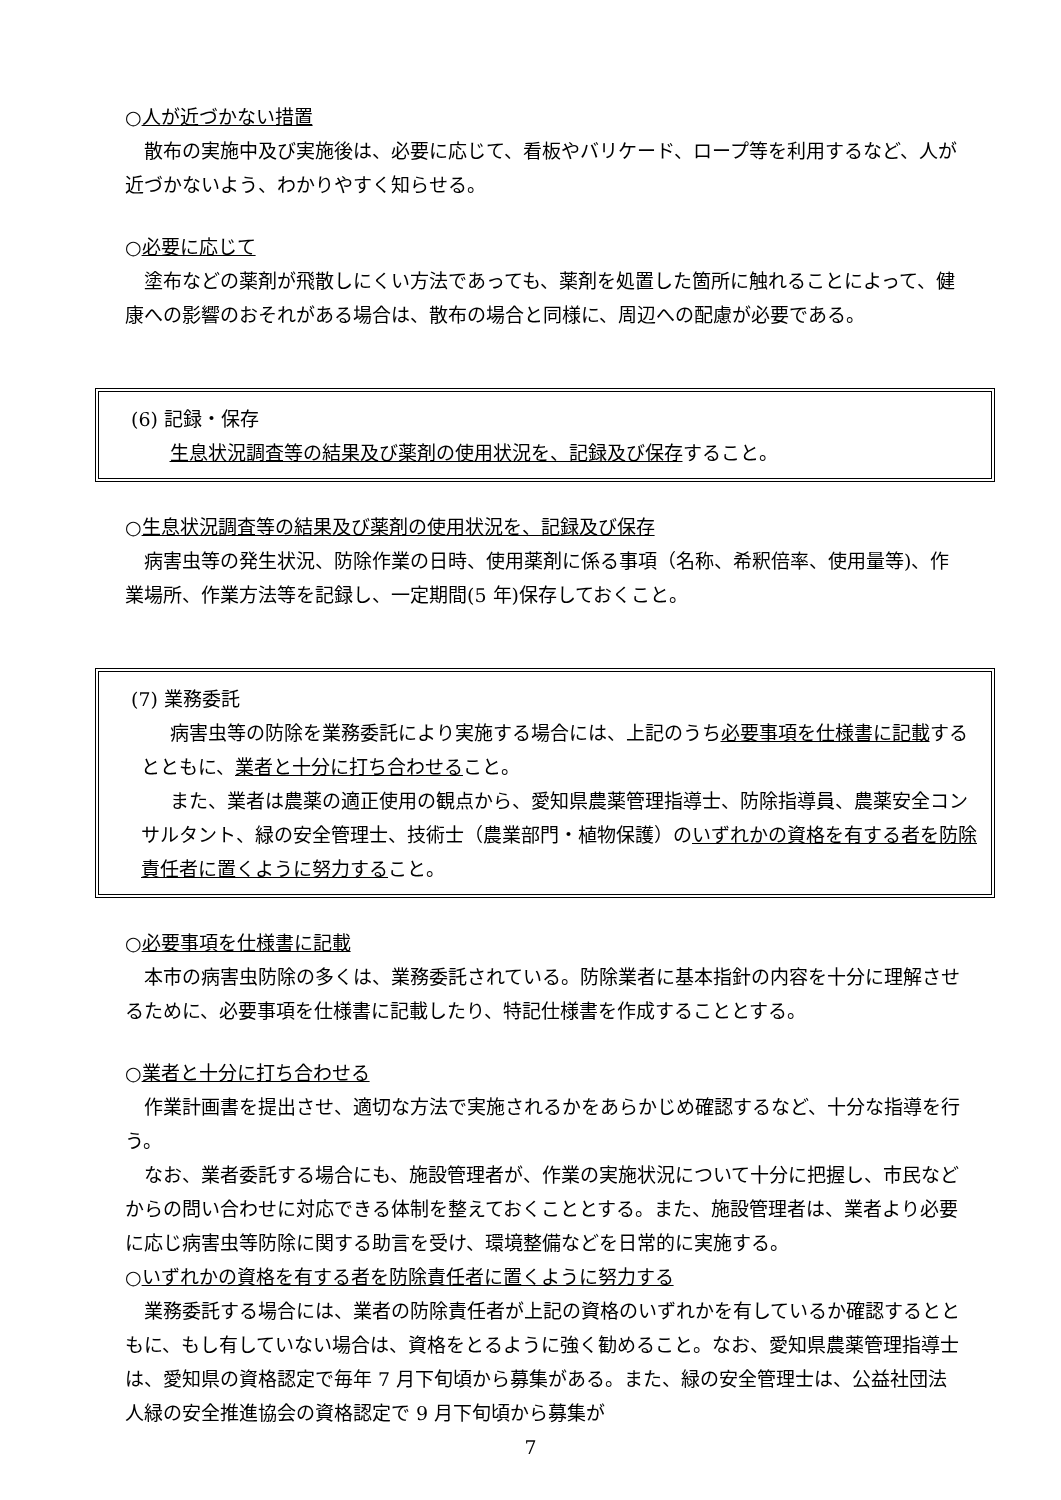○人が近づかない措置
散布の実施中及び実施後は、必要に応じて、看板やバリケード、ロープ等を利用するなど、人が近づかないよう、わかりやすく知らせる。
○必要に応じて
塗布などの薬剤が飛散しにくい方法であっても、薬剤を処置した箇所に触れることによって、健康への影響のおそれがある場合は、散布の場合と同様に、周辺への配慮が必要である。
(6) 記録・保存
生息状況調査等の結果及び薬剤の使用状況を、記録及び保存すること。
○生息状況調査等の結果及び薬剤の使用状況を、記録及び保存
病害虫等の発生状況、防除作業の日時、使用薬剤に係る事項（名称、希釈倍率、使用量等)、作業場所、作業方法等を記録し、一定期間(5 年)保存しておくこと。
(7) 業務委託
病害虫等の防除を業務委託により実施する場合には、上記のうち必要事項を仕様書に記載するとともに、業者と十分に打ち合わせること。
また、業者は農薬の適正使用の観点から、愛知県農薬管理指導士、防除指導員、農薬安全コンサルタント、緑の安全管理士、技術士（農業部門・植物保護）のいずれかの資格を有する者を防除責任者に置くように努力すること。
○必要事項を仕様書に記載
本市の病害虫防除の多くは、業務委託されている。防除業者に基本指針の内容を十分に理解させるために、必要事項を仕様書に記載したり、特記仕様書を作成することとする。
○業者と十分に打ち合わせる
作業計画書を提出させ、適切な方法で実施されるかをあらかじめ確認するなど、十分な指導を行う。
なお、業者委託する場合にも、施設管理者が、作業の実施状況について十分に把握し、市民などからの問い合わせに対応できる体制を整えておくこととする。また、施設管理者は、業者より必要に応じ病害虫等防除に関する助言を受け、環境整備などを日常的に実施する。
○いずれかの資格を有する者を防除責任者に置くように努力する
業務委託する場合には、業者の防除責任者が上記の資格のいずれかを有しているか確認するとともに、もし有していない場合は、資格をとるように強く勧めること。なお、愛知県農薬管理指導士は、愛知県の資格認定で毎年 7 月下旬頃から募集がある。また、緑の安全管理士は、公益社団法人緑の安全推進協会の資格認定で 9 月下旬頃から募集が
7